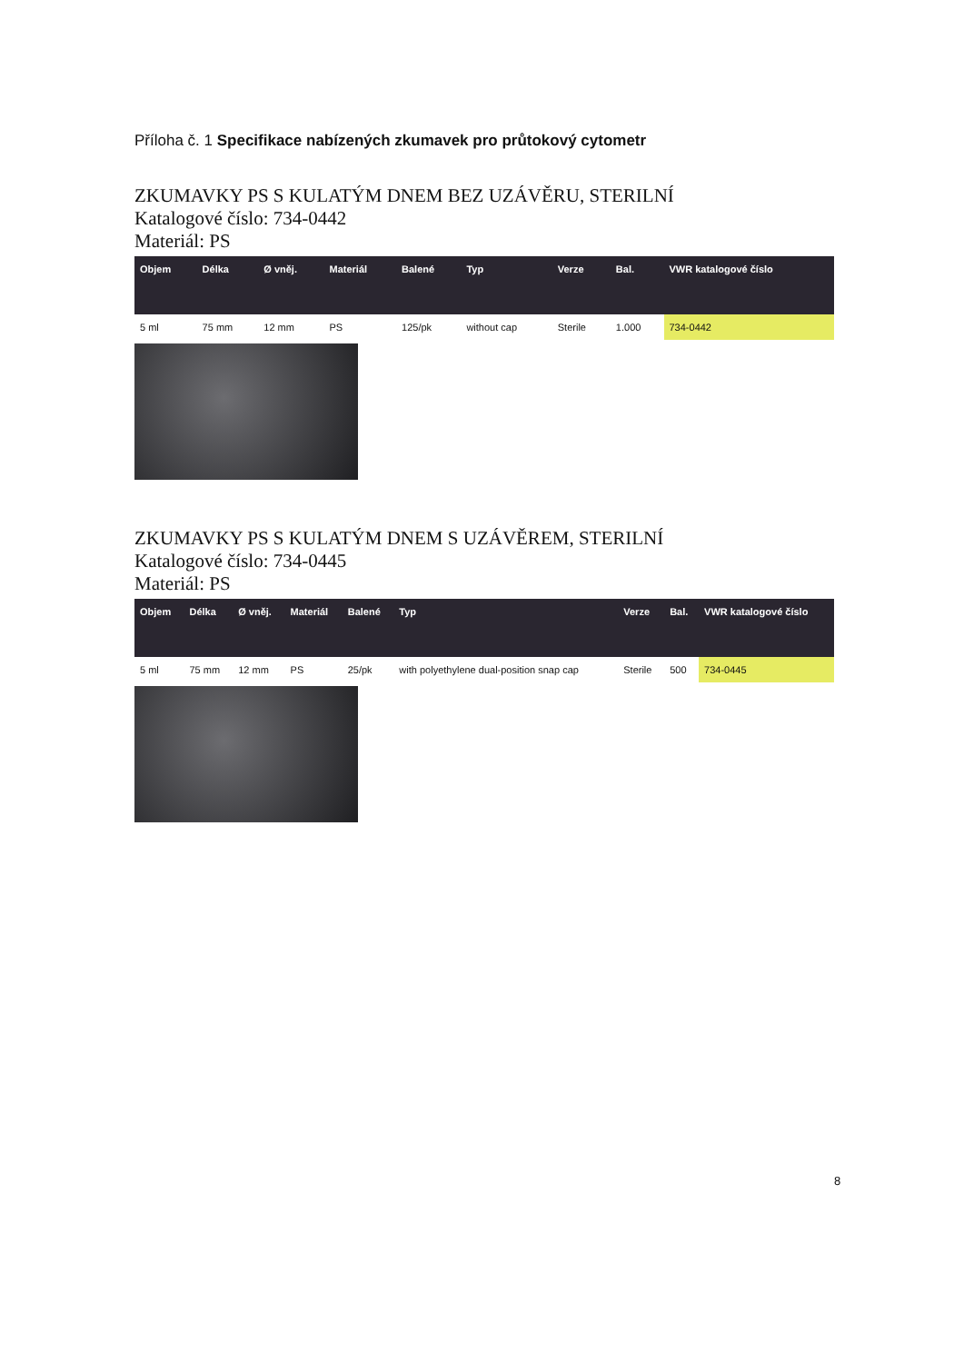Příloha č. 1 Specifikace nabízených zkumavek pro průtokový cytometr
ZKUMAVKY PS S KULATÝM DNEM BEZ UZÁVĚRU, STERILNÍ
Katalogové číslo: 734-0442
Materiál: PS
| Objem | Délka | Ø vněj. | Materiál | Balené | Typ | Verze | Bal. | VWR katalogové číslo |
| --- | --- | --- | --- | --- | --- | --- | --- | --- |
| 5 ml | 75 mm | 12 mm | PS | 125/pk | without cap | Sterile | 1.000 | 734-0442 |
ZKUMAVKY PS S KULATÝM DNEM S UZÁVĚREM, STERILNÍ
Katalogové číslo: 734-0445
Materiál: PS
| Objem | Délka | Ø vněj. | Materiál | Balené | Typ | Verze | Bal. | VWR katalogové číslo |
| --- | --- | --- | --- | --- | --- | --- | --- | --- |
| 5 ml | 75 mm | 12 mm | PS | 25/pk | with polyethylene dual-position snap cap | Sterile | 500 | 734-0445 |
8